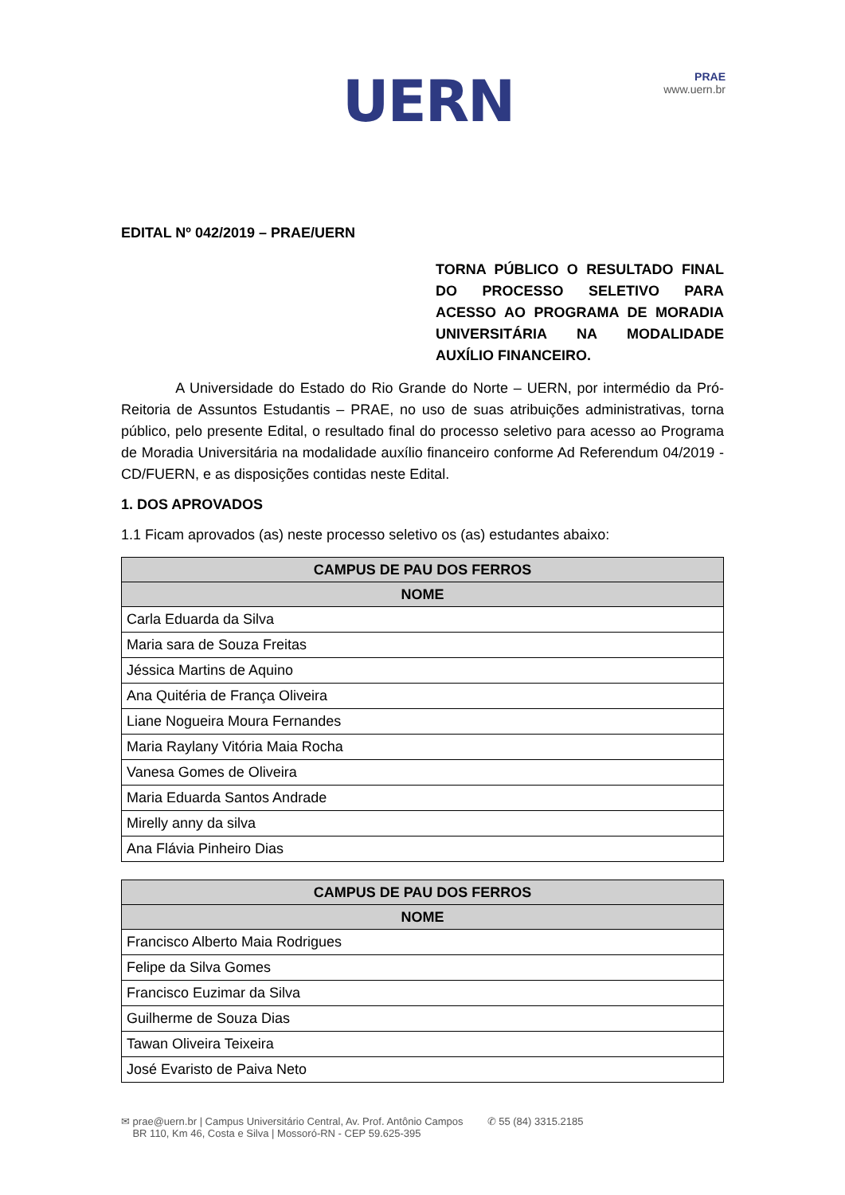UERN
PRAE
www.uern.br
EDITAL Nº 042/2019 – PRAE/UERN
TORNA PÚBLICO O RESULTADO FINAL DO PROCESSO SELETIVO PARA ACESSO AO PROGRAMA DE MORADIA UNIVERSITÁRIA NA MODALIDADE AUXÍLIO FINANCEIRO.
A Universidade do Estado do Rio Grande do Norte – UERN, por intermédio da Pró-Reitoria de Assuntos Estudantis – PRAE, no uso de suas atribuições administrativas, torna público, pelo presente Edital, o resultado final do processo seletivo para acesso ao Programa de Moradia Universitária na modalidade auxílio financeiro conforme Ad Referendum 04/2019 - CD/FUERN, e as disposições contidas neste Edital.
1. DOS APROVADOS
1.1 Ficam aprovados (as) neste processo seletivo os (as) estudantes abaixo:
| CAMPUS DE PAU DOS FERROS |
| --- |
| NOME |
| Carla Eduarda da Silva |
| Maria sara de Souza Freitas |
| Jéssica Martins de Aquino |
| Ana Quitéria de França Oliveira |
| Liane Nogueira Moura Fernandes |
| Maria Raylany Vitória Maia Rocha |
| Vanesa Gomes de Oliveira |
| Maria Eduarda Santos Andrade |
| Mirelly anny da silva |
| Ana Flávia Pinheiro Dias |
| CAMPUS DE PAU DOS FERROS |
| --- |
| NOME |
| Francisco Alberto Maia Rodrigues |
| Felipe da Silva Gomes |
| Francisco Euzimar da Silva |
| Guilherme de Souza Dias |
| Tawan Oliveira Teixeira |
| José Evaristo de Paiva Neto |
✉ prae@uern.br | Campus Universitário Central, Av. Prof. Antônio Campos
BR 110, Km 46, Costa e Silva | Mossoró-RN - CEP 59.625-395
✆ 55 (84) 3315.2185